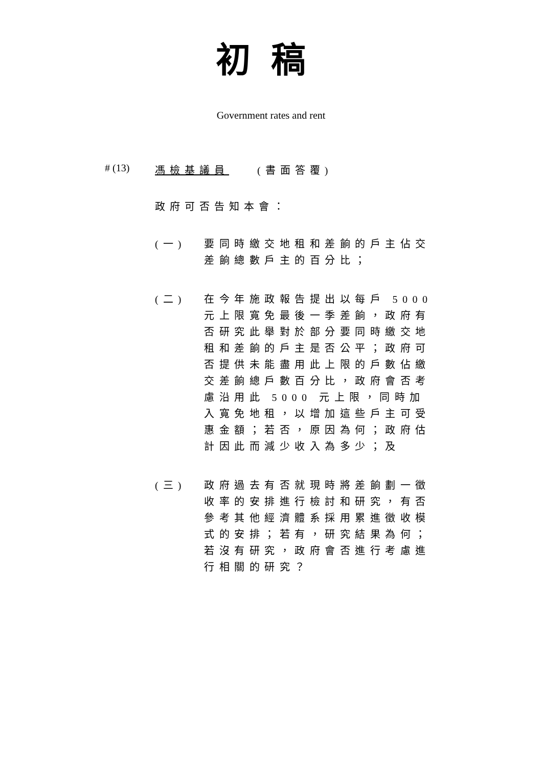初稿
Government rates and rent
# (13) 馮檢基議員 (書面答覆)
政府可否告知本會：
(一)
要同時繳交地租和差餉的戶主佔交差餉總數戶主的百分比；
(二)
在今年施政報告提出以每戶 5000 元上限寬免最後一季差餉，政府有否研究此舉對於部分要同時繳交地租和差餉的戶主是否公平；政府可否提供未能盡用此上限的戶數佔繳交差餉總戶數百分比，政府會否考慮沿用此 5000 元上限，同時加入寬免地租，以增加這些戶主可受惠金額；若否，原因為何；政府估計因此而減少收入為多少；及
(三)
政府過去有否就現時將差餉劃一徵收率的安排進行檢討和研究，有否參考其他經濟體系採用累進徵收模式的安排；若有，研究結果為何；若沒有研究，政府會否進行考慮進行相關的研究？